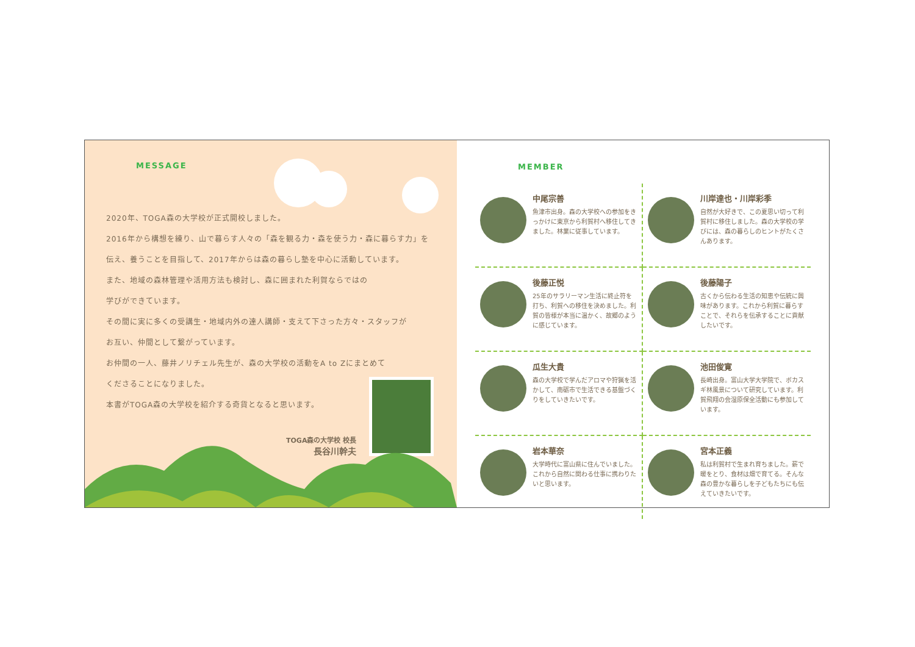MESSAGE
2020年、TOGA森の大学校が正式開校しました。
2016年から構想を練り、山で暮らす人々の「森を観る力・森を使う力・森に暮らす力」を
伝え、養うことを目指して、2017年からは森の暮らし塾を中心に活動しています。
また、地域の森林管理や活用方法も検討し、森に囲まれた利賀ならではの
学びができています。
その間に実に多くの受講生・地域内外の達人講師・支えて下さった方々・スタッフが
お互い、仲間として繋がっています。
お仲間の一人、藤井ノリチェル先生が、森の大学校の活動をA to Zにまとめて
くださることになりました。
本書がTOGA森の大学校を紹介する奇貨となると思います。
TOGA森の大学校 校長
長谷川幹夫
MEMBER
中尾宗善
魚津市出身。森の大学校への参加をきっかけに東京から利賀村へ移住してきました。林業に従事しています。
川岸達也・川岸彩季
自然が大好きで、この夏思い切って利賀村に移住しました。森の大学校の学びには、森の暮らしのヒントがたくさんあります。
後藤正悦
25年のサラリーマン生活に終止符を打ち、利賀への移住を決めました。利賀の皆様が本当に温かく、故郷のように感じています。
後藤陽子
古くから伝わる生活の知恵や伝統に興味があります。これから利賀に暮らすことで、それらを伝承することに貢献したいです。
瓜生大貴
森の大学校で学んだアロマや狩猟を活かして、南砺市で生活できる基盤づくりをしていきたいです。
池田俊寛
長崎出身。富山大学大学院で、ボカスギ林風景について研究しています。利賀飛翔の会湿原保全活動にも参加しています。
岩本華奈
大学時代に富山県に住んでいました。これから自然に関わる仕事に携わりたいと思います。
宮本正義
私は利賀村で生まれ育ちました。薪で暖をとり、食材は畑で育てる。そんな森の豊かな暮らしを子どもたちにも伝えていきたいです。